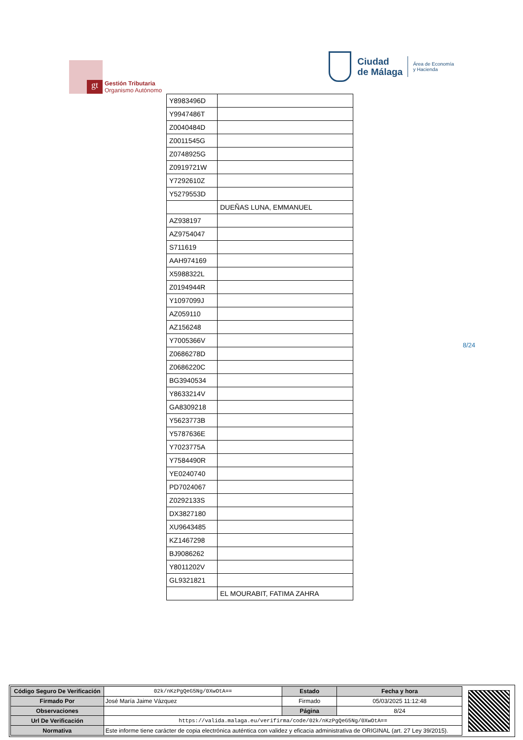gt
Gestión Tributaria
Organismo Autónomo
Ciudad
de Málaga
Área de Economía
y Hacienda
| Y8983496D | |
| Y9947486T | |
| Z0040484D | |
| Z0011545G | |
| Z0748925G | |
| Z0919721W | |
| Y7292610Z | |
| Y5279553D | |
| | DUEÑAS LUNA, EMMANUEL |
| AZ938197 | |
| AZ9754047 | |
| S711619 | |
| AAH974169 | |
| X5988322L | |
| Z0194944R | |
| Y1097099J | |
| AZ059110 | |
| AZ156248 | |
| Y7005366V | |
| Z0686278D | |
| Z0686220C | |
| BG3940534 | |
| Y8633214V | |
| GA8309218 | |
| Y5623773B | |
| Y5787636E | |
| Y7023775A | |
| Y7584490R | |
| YE0240740 | |
| PD7024067 | |
| Z0292133S | |
| DX3827180 | |
| XU9643485 | |
| KZ1467298 | |
| BJ9086262 | |
| Y8011202V | |
| GL9321821 | |
| | EL MOURABIT, FATIMA ZAHRA |
8/24
| Código Seguro De Verificación | 02k/nKzPgQeG5Ng/0XwOtA== | Estado | Fecha y hora |
| Firmado Por | José María Jaime Vázquez | Firmado | 05/03/2025 11:12:48 |
| Observaciones | | Página | 8/24 |
| Url De Verificación | https://valida.malaga.eu/verifirma/code/02k/nKzPgQeG5Ng/0XwOtA== | | |
| Normativa | Este informe tiene carácter de copia electrónica auténtica con validez y eficacia administrativa de ORIGINAL (art. 27 Ley 39/2015). | | |